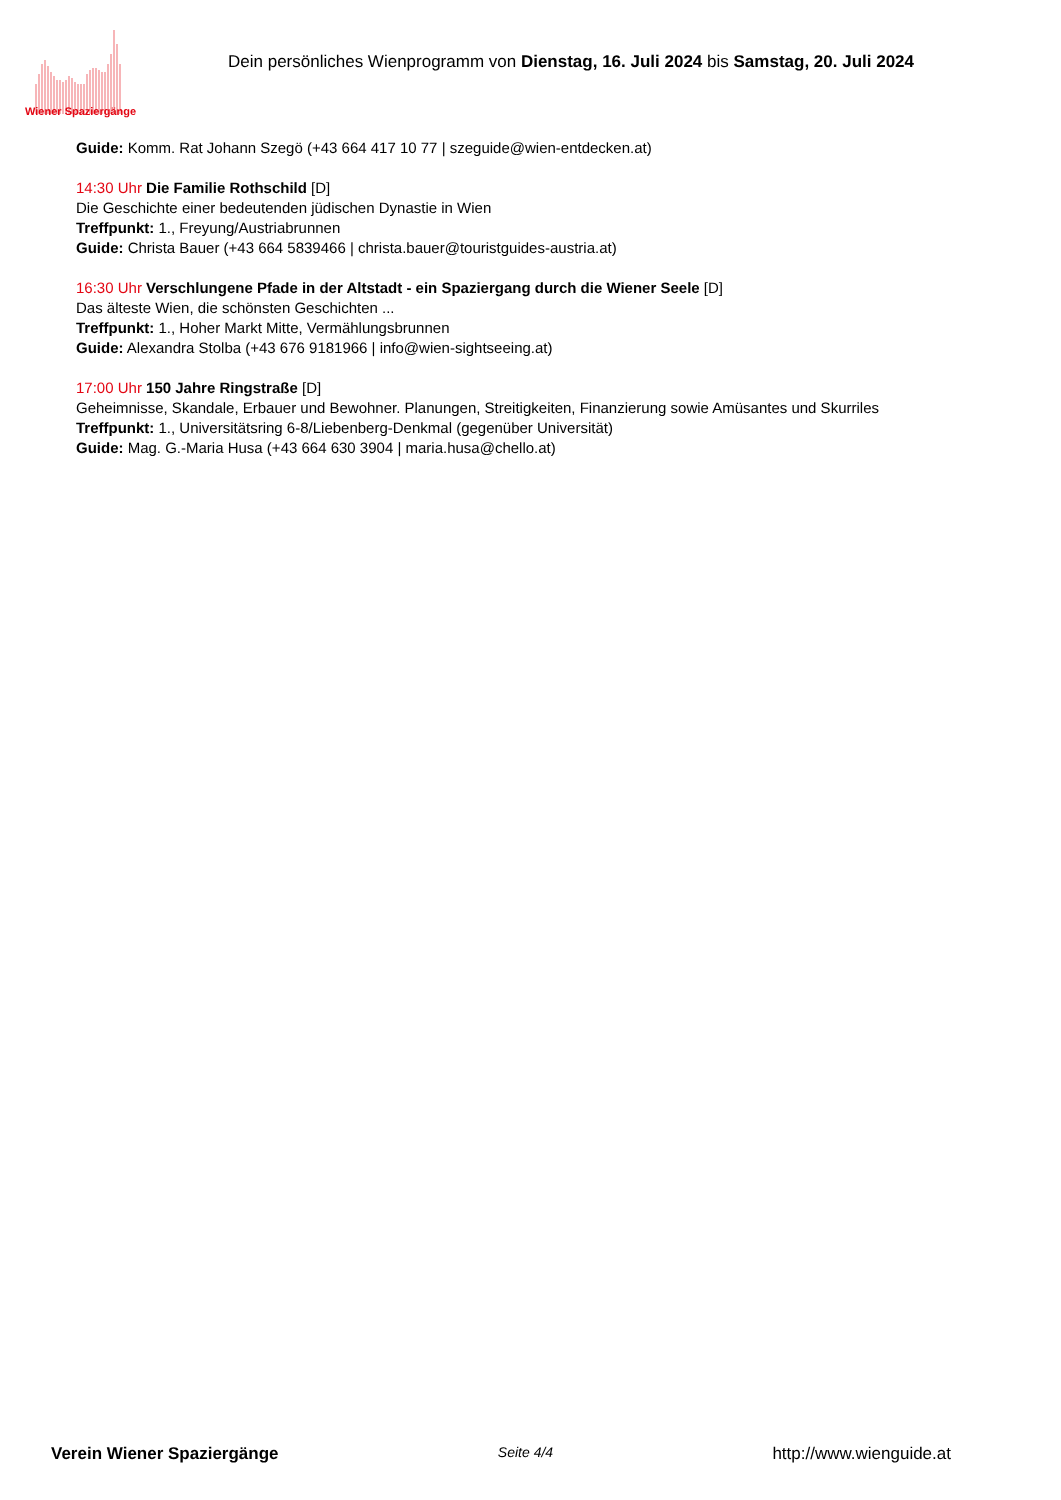Wiener Spaziergänge
Dein persönliches Wienprogramm von Dienstag, 16. Juli 2024 bis Samstag, 20. Juli 2024
Guide: Komm. Rat Johann Szegö (+43 664 417 10 77 | szeguide@wien-entdecken.at)
14:30 Uhr Die Familie Rothschild [D]
Die Geschichte einer bedeutenden jüdischen Dynastie in Wien
Treffpunkt: 1., Freyung/Austriabrunnen
Guide: Christa Bauer (+43 664 5839466 | christa.bauer@touristguides-austria.at)
16:30 Uhr Verschlungene Pfade in der Altstadt - ein Spaziergang durch die Wiener Seele [D]
Das älteste Wien, die schönsten Geschichten ...
Treffpunkt: 1., Hoher Markt Mitte, Vermählungsbrunnen
Guide: Alexandra Stolba (+43 676 9181966 | info@wien-sightseeing.at)
17:00 Uhr 150 Jahre Ringstraße [D]
Geheimnisse, Skandale, Erbauer und Bewohner. Planungen, Streitigkeiten, Finanzierung sowie Amüsantes und Skurriles
Treffpunkt: 1., Universitätsring 6-8/Liebenberg-Denkmal (gegenüber Universität)
Guide: Mag. G.-Maria Husa (+43 664 630 3904 | maria.husa@chello.at)
Verein Wiener Spaziergänge Seite 4/4 http://www.wienguide.at